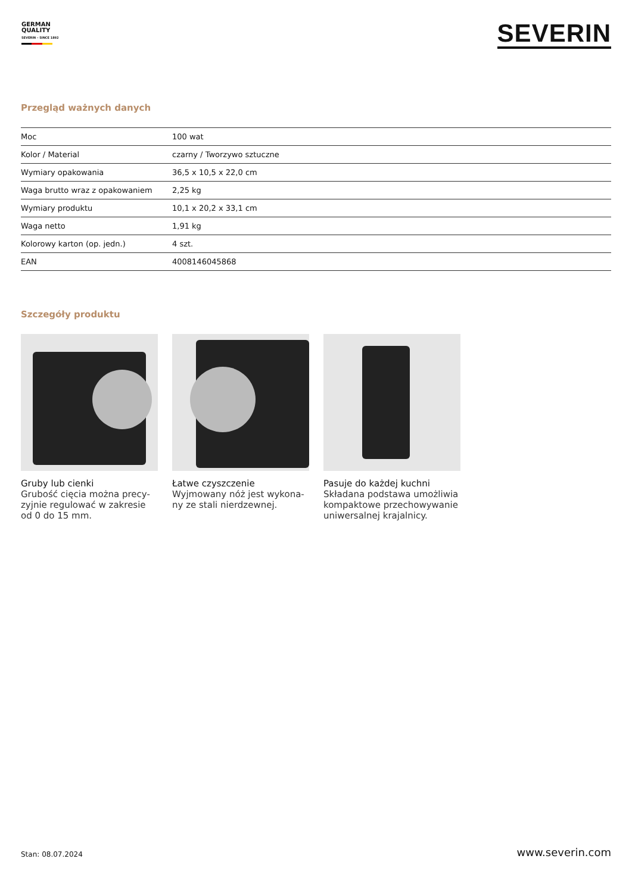GERMAN
QUALITY
SEVERIN – SINCE 1892
SEVERIN
Przegląd ważnych danych
| Moc | 100 wat |
| Kolor / Material | czarny / Tworzywo sztuczne |
| Wymiary opakowania | 36,5 x 10,5 x 22,0 cm |
| Waga brutto wraz z opakowaniem | 2,25 kg |
| Wymiary produktu | 10,1 x 20,2 x 33,1 cm |
| Waga netto | 1,91 kg |
| Kolorowy karton (op. jedn.) | 4 szt. |
| EAN | 4008146045868 |
Szczegóły produktu
Gruby lub cienki
Grubość cięcia można precy-zyjnie regulować w zakresie od 0 do 15 mm.
Łatwe czyszczenie
Wyjmowany nóż jest wykona-ny ze stali nierdzewnej.
Pasuje do każdej kuchni
Składana podstawa umożliwia kompaktowe przechowywanie uniwersalnej krajalnicy.
Stan: 08.07.2024 www.severin.com